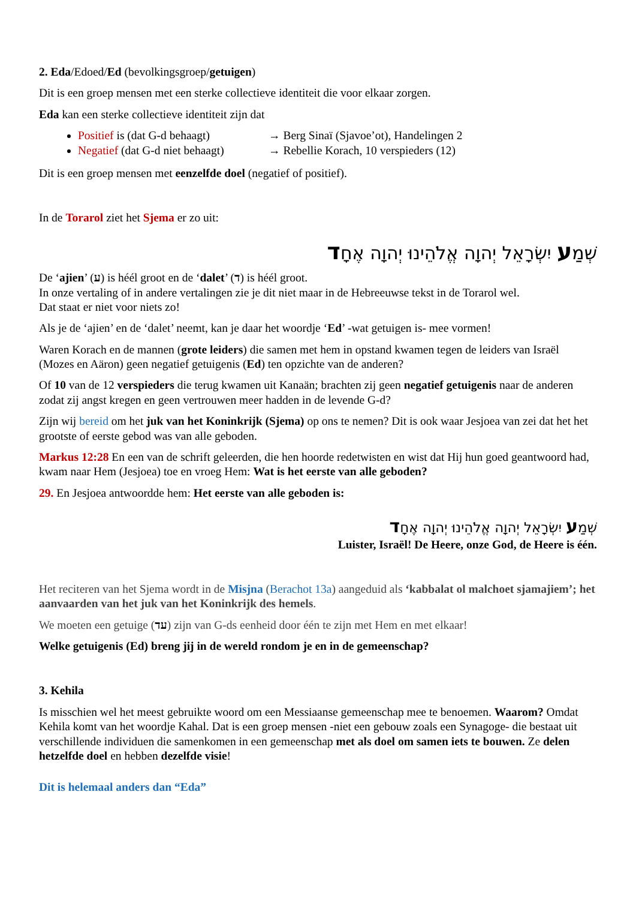2. Eda/Edoed/Ed (bevolkingsgroep/getuigen)
Dit is een groep mensen met een sterke collectieve identiteit die voor elkaar zorgen.
Eda kan een sterke collectieve identiteit zijn dat
Positief is (dat G-d behaagt) → Berg Sinaï (Sjavoe’ot), Handelingen 2
Negatief (dat G-d niet behaagt) → Rebellie Korach, 10 verspieders (12)
Dit is een groep mensen met eenzelfde doel (negatief of positief).
In de Torarol ziet het Sjema er zo uit:
שְׁמַע יִשְׂרָאֵל יְהוָה אֱלֹהֵינוּ יְהוָה אֶחָד
De ‘ajien’ (ע) is héél groot en de ‘dalet’ (ד) is héél groot.
In onze vertaling of in andere vertalingen zie je dit niet maar in de Hebreeuwse tekst in de Torarol wel.
Dat staat er niet voor niets zo!
Als je de ‘ajien’ en de ‘dalet’ neemt, kan je daar het woordje ‘Ed’ -wat getuigen is- mee vormen!
Waren Korach en de mannen (grote leiders) die samen met hem in opstand kwamen tegen de leiders van Israël (Mozes en Aäron) geen negatief getuigenis (Ed) ten opzichte van de anderen?
Of 10 van de 12 verspieders die terug kwamen uit Kanaän; brachten zij geen negatief getuigenis naar de anderen zodat zij angst kregen en geen vertrouwen meer hadden in de levende G-d?
Zijn wij bereid om het juk van het Koninkrijk (Sjema) op ons te nemen? Dit is ook waar Jesjoea van zei dat het het grootste of eerste gebod was van alle geboden.
Markus 12:28 En een van de schrift geleerden, die hen hoorde redetwisten en wist dat Hij hun goed geantwoord had, kwam naar Hem (Jesjoea) toe en vroeg Hem: Wat is het eerste van alle geboden?
29. En Jesjoea antwoordde hem: Het eerste van alle geboden is:
שְׁמַע יִשְׂרָאֵל יְהוָה אֱלֹהֵינוּ יְהוָה אֶחָד
Luister, Israël! De Heere, onze God, de Heere is één.
Het reciteren van het Sjema wordt in de Misjna (Berachot 13a) aangeduid als ‘kabbalat ol malchoet sjamajiem’; het aanvaarden van het juk van het Koninkrijk des hemels.
We moeten een getuige (עד) zijn van G-ds eenheid door één te zijn met Hem en met elkaar!
Welke getuigenis (Ed) breng jij in de wereld rondom je en in de gemeenschap?
3. Kehila
Is misschien wel het meest gebruikte woord om een Messiaanse gemeenschap mee te benoemen. Waarom? Omdat Kehila komt van het woordje Kahal. Dat is een groep mensen -niet een gebouw zoals een Synagoge- die bestaat uit verschillende individuen die samenkomen in een gemeenschap met als doel om samen iets te bouwen. Ze delen hetzelfde doel en hebben dezelfde visie!
Dit is helemaal anders dan “Eda”